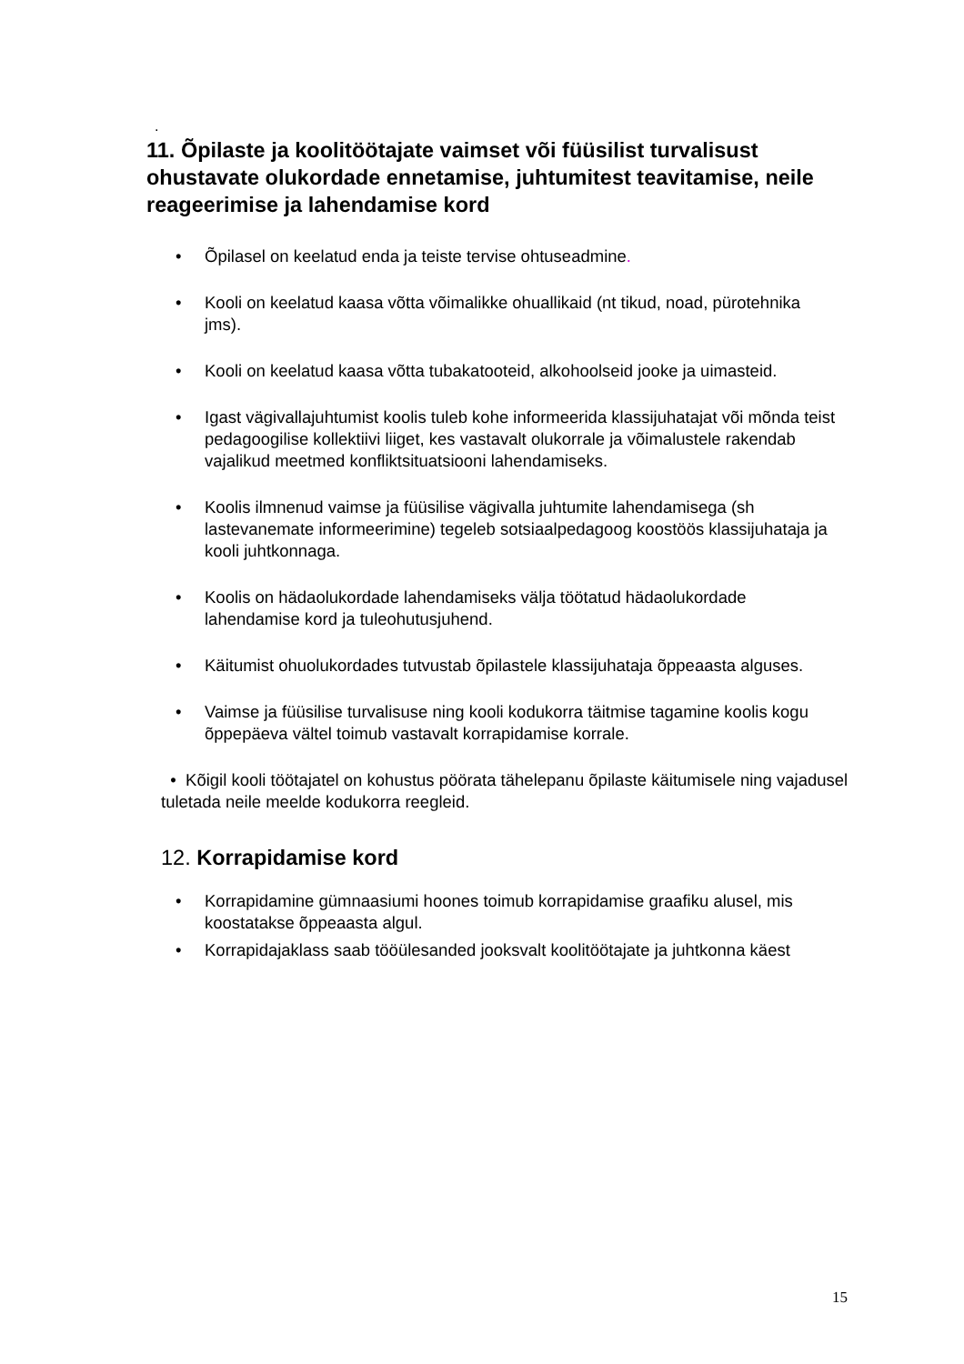.
11. Õpilaste ja koolitöötajate vaimset või füüsilist turvalisust ohustavate olukordade ennetamise, juhtumitest teavitamise, neile reageerimise ja lahendamise kord
• Õpilasel on keelatud enda ja teiste tervise ohtuseadmine.
• Kooli on keelatud kaasa võtta võimalikke ohuallikaid (nt tikud, noad, pürotehnika jms).
• Kooli on keelatud kaasa võtta tubakatooteid, alkohoolseid jooke ja uimasteid.
• Igast vägivallajuhtumist koolis tuleb kohe informeerida klassijuhatajat või mõnda teist pedagoogilise kollektiivi liiget, kes vastavalt olukorrale ja võimalustele rakendab vajalikud meetmed konfliktsituatsiooni lahendamiseks.
• Koolis ilmnenud vaimse ja füüsilise vägivalla juhtumite lahendamisega (sh lastevanemate informeerimine) tegeleb sotsiaalpedagoog koostöös klassijuhataja ja kooli juhtkonnaga.
• Koolis on hädaolukordade lahendamiseks välja töötatud hädaolukordade lahendamise kord ja tuleohutusjuhend.
• Käitumist ohuolukordades tutvustab õpilastele klassijuhataja õppeaasta alguses.
• Vaimse ja füüsilise turvalisuse ning kooli kodukorra täitmise tagamine koolis kogu õppepäeva vältel toimub vastavalt korrapidamise korrale.
• Kõigil kooli töötajatel on kohustus pöörata tähelepanu õpilaste käitumisele ning vajadusel tuletada neile meelde kodukorra reegleid.
12. Korrapidamise kord
• Korrapidamine gümnaasiumi hoones toimub korrapidamise graafiku alusel, mis koostatakse õppeaasta algul.
• Korrapidajaklass saab tööülesanded jooksvalt koolitöötajate ja juhtkonna käest
15